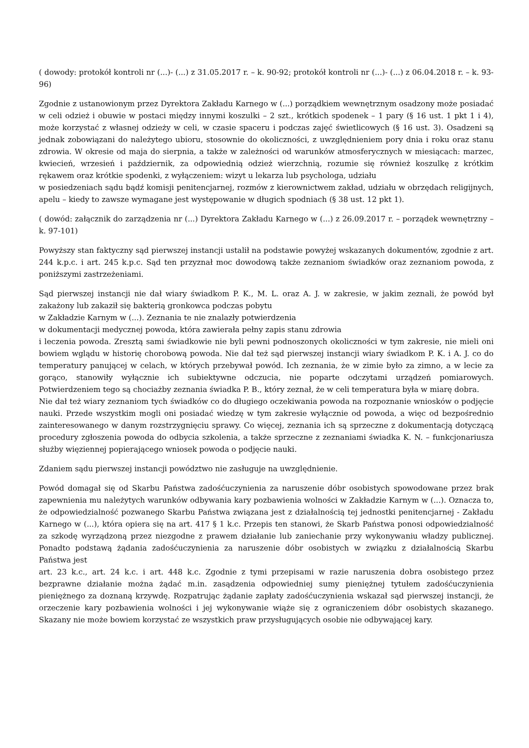( dowody: protokół kontroli nr (...)- (...) z 31.05.2017 r. – k. 90-92; protokół kontroli nr (...)- (...) z 06.04.2018 r. – k. 93-96)
Zgodnie z ustanowionym przez Dyrektora Zakładu Karnego w (...) porządkiem wewnętrznym osadzony może posiadać w celi odzież i obuwie w postaci między innymi koszulki – 2 szt., krótkich spodenek – 1 pary (§ 16 ust. 1 pkt 1 i 4), może korzystać z własnej odzieży w celi, w czasie spaceru i podczas zajęć świetlicowych (§ 16 ust. 3). Osadzeni są jednak zobowiązani do należytego ubioru, stosownie do okoliczności, z uwzględnieniem pory dnia i roku oraz stanu zdrowia. W okresie od maja do sierpnia, a także w zależności od warunków atmosferycznych w miesiącach: marzec, kwiecień, wrzesień i październik, za odpowiednią odzież wierzchnią, rozumie się również koszulkę z krótkim rękawem oraz krótkie spodenki, z wyłączeniem: wizyt u lekarza lub psychologa, udziału
w posiedzeniach sądu bądź komisji penitencjarnej, rozmów z kierownictwem zakład, udziału w obrzędach religijnych, apelu – kiedy to zawsze wymagane jest występowanie w długich spodniach (§ 38 ust. 12 pkt 1).
( dowód: załącznik do zarządzenia nr (...) Dyrektora Zakładu Karnego w (...) z 26.09.2017 r. – porządek wewnętrzny – k. 97-101)
Powyższy stan faktyczny sąd pierwszej instancji ustalił na podstawie powyżej wskazanych dokumentów, zgodnie z art. 244 k.p.c. i art. 245 k.p.c. Sąd ten przyznał moc dowodową także zeznaniom świadków oraz zeznaniom powoda, z poniższymi zastrzeżeniami.
Sąd pierwszej instancji nie dał wiary świadkom P. K., M. L. oraz A. J. w zakresie, w jakim zeznali, że powód był zakażony lub zakaził się bakterią gronkowca podczas pobytu
w Zakładzie Karnym w (...). Zeznania te nie znalazły potwierdzenia
w dokumentacji medycznej powoda, która zawierała pełny zapis stanu zdrowia
i leczenia powoda. Zresztą sami świadkowie nie byli pewni podnoszonych okoliczności w tym zakresie, nie mieli oni bowiem wglądu w historię chorobową powoda. Nie dał też sąd pierwszej instancji wiary świadkom P. K. i A. J. co do temperatury panującej w celach, w których przebywał powód. Ich zeznania, że w zimie było za zimno, a w lecie za gorąco, stanowiły wyłącznie ich subiektywne odczucia, nie poparte odczytami urządzeń pomiarowych. Potwierdzeniem tego są chociażby zeznania świadka P. B., który zeznał, że w celi temperatura była w miarę dobra.
Nie dał też wiary zeznaniom tych świadków co do długiego oczekiwania powoda na rozpoznanie wniosków o podjęcie nauki. Przede wszystkim mogli oni posiadać wiedzę w tym zakresie wyłącznie od powoda, a więc od bezpośrednio zainteresowanego w danym rozstrzygnięciu sprawy. Co więcej, zeznania ich są sprzeczne z dokumentacją dotyczącą procedury zgłoszenia powoda do odbycia szkolenia, a także sprzeczne z zeznaniami świadka K. N. – funkcjonariusza służby więziennej popierającego wniosek powoda o podjęcie nauki.
Zdaniem sądu pierwszej instancji powództwo nie zasługuje na uwzględnienie.
Powód domagał się od Skarbu Państwa zadośćuczynienia za naruszenie dóbr osobistych spowodowane przez brak zapewnienia mu należytych warunków odbywania kary pozbawienia wolności w Zakładzie Karnym w (...). Oznacza to, że odpowiedzialność pozwanego Skarbu Państwa związana jest z działalnością tej jednostki penitencjarnej - Zakładu Karnego w (...), która opiera się na art. 417 § 1 k.c. Przepis ten stanowi, że Skarb Państwa ponosi odpowiedzialność za szkodę wyrządzoną przez niezgodne z prawem działanie lub zaniechanie przy wykonywaniu władzy publicznej. Ponadto podstawą żądania zadośćuczynienia za naruszenie dóbr osobistych w związku z działalnością Skarbu Państwa jest
art. 23 k.c., art. 24 k.c. i art. 448 k.c. Zgodnie z tymi przepisami w razie naruszenia dobra osobistego przez bezprawne działanie można żądać m.in. zasądzenia odpowiedniej sumy pieniężnej tytułem zadośćuczynienia pieniężnego za doznaną krzywdę. Rozpatrując żądanie zapłaty zadośćuczynienia wskazał sąd pierwszej instancji, że orzeczenie kary pozbawienia wolności i jej wykonywanie wiąże się z ograniczeniem dóbr osobistych skazanego. Skazany nie może bowiem korzystać ze wszystkich praw przysługujących osobie nie odbywającej kary.